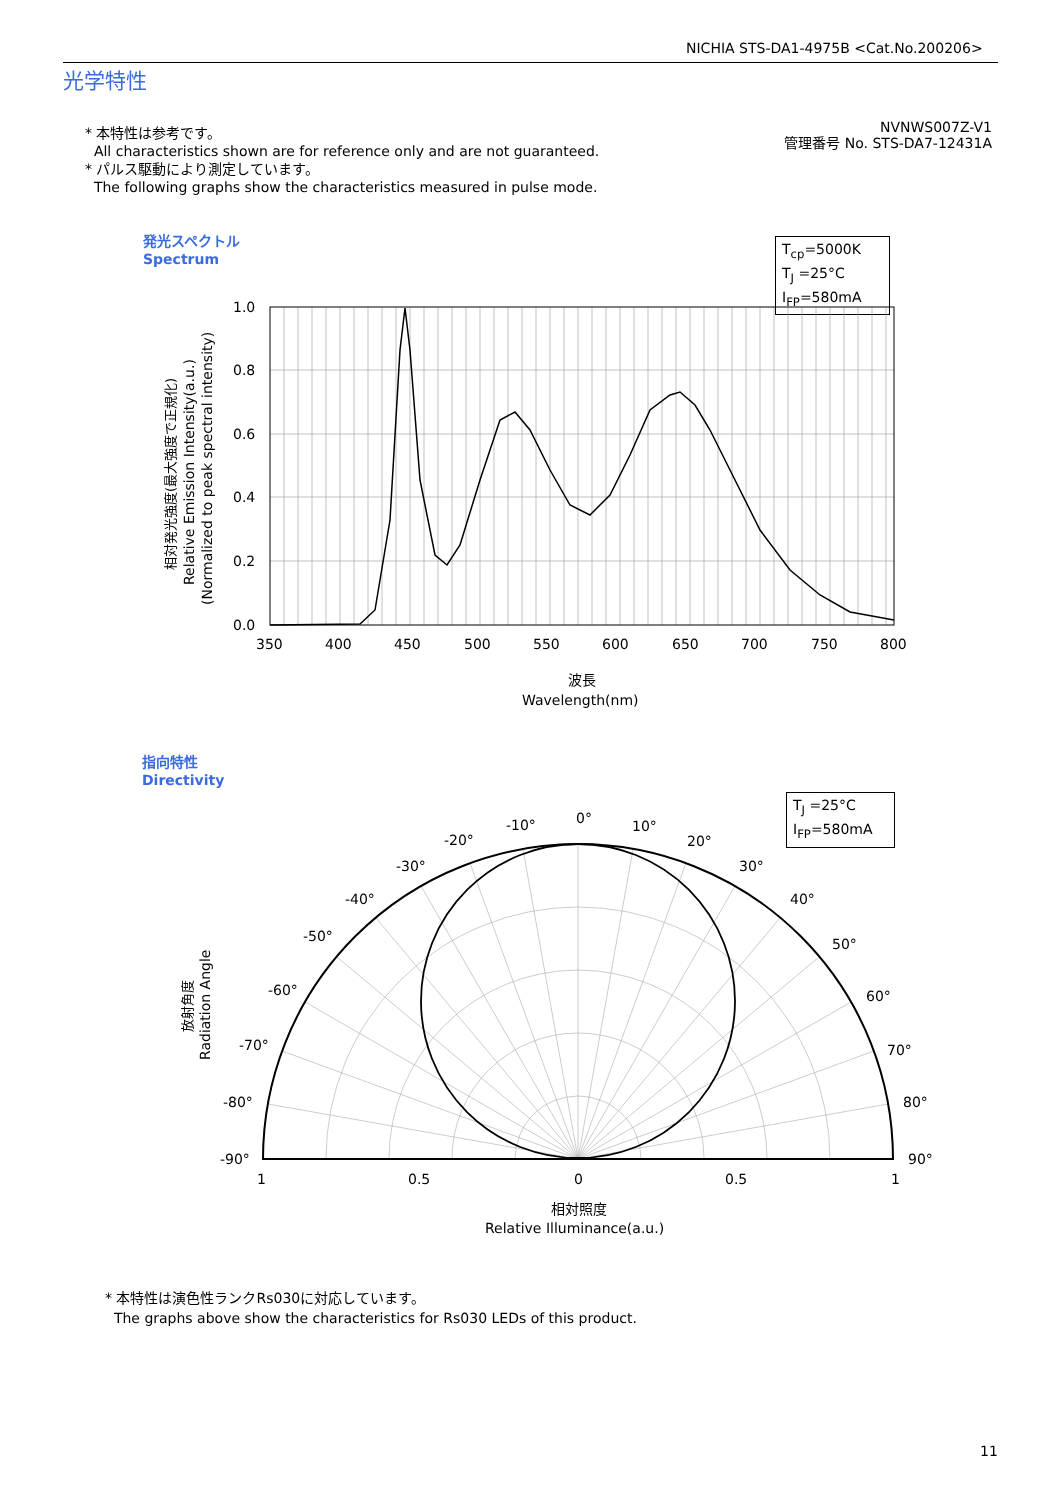NICHIA STS-DA1-4975B <Cat.No.200206>
光学特性
* 本特性は参考です。
All characteristics shown are for reference only and are not guaranteed.
* パルス駆動により測定しています。
The following graphs show the characteristics measured in pulse mode.
NVNWS007Z-V1
管理番号 No. STS-DA7-12431A
発光スペクトル
Spectrum
T<sub>cp</sub>=5000K
T<sub>J</sub> =25°C
I<sub>FP</sub>=580mA
1.0
0.8
0.6
0.4
0.2
0.0
350
400
450
500
550
600
650
700
750
800
波長
Wavelength(nm)
相対発光強度(最大強度で正規化)
Relative Emission Intensity(a.u.)
(Normalized to peak spectral intensity)
指向特性
Directivity
T<sub>J</sub> =25°C
I<sub>FP</sub>=580mA
0°
-10°
10°
-20°
20°
-30°
30°
-40°
40°
-50°
50°
-60°
60°
-70°
70°
-80°
80°
-90°
90°
1
0.5
0
0.5
1
相対照度
Relative Illuminance(a.u.)
放射角度
Radiation Angle
* 本特性は演色性ランクRs030に対応しています。
The graphs above show the characteristics for Rs030 LEDs of this product.
11